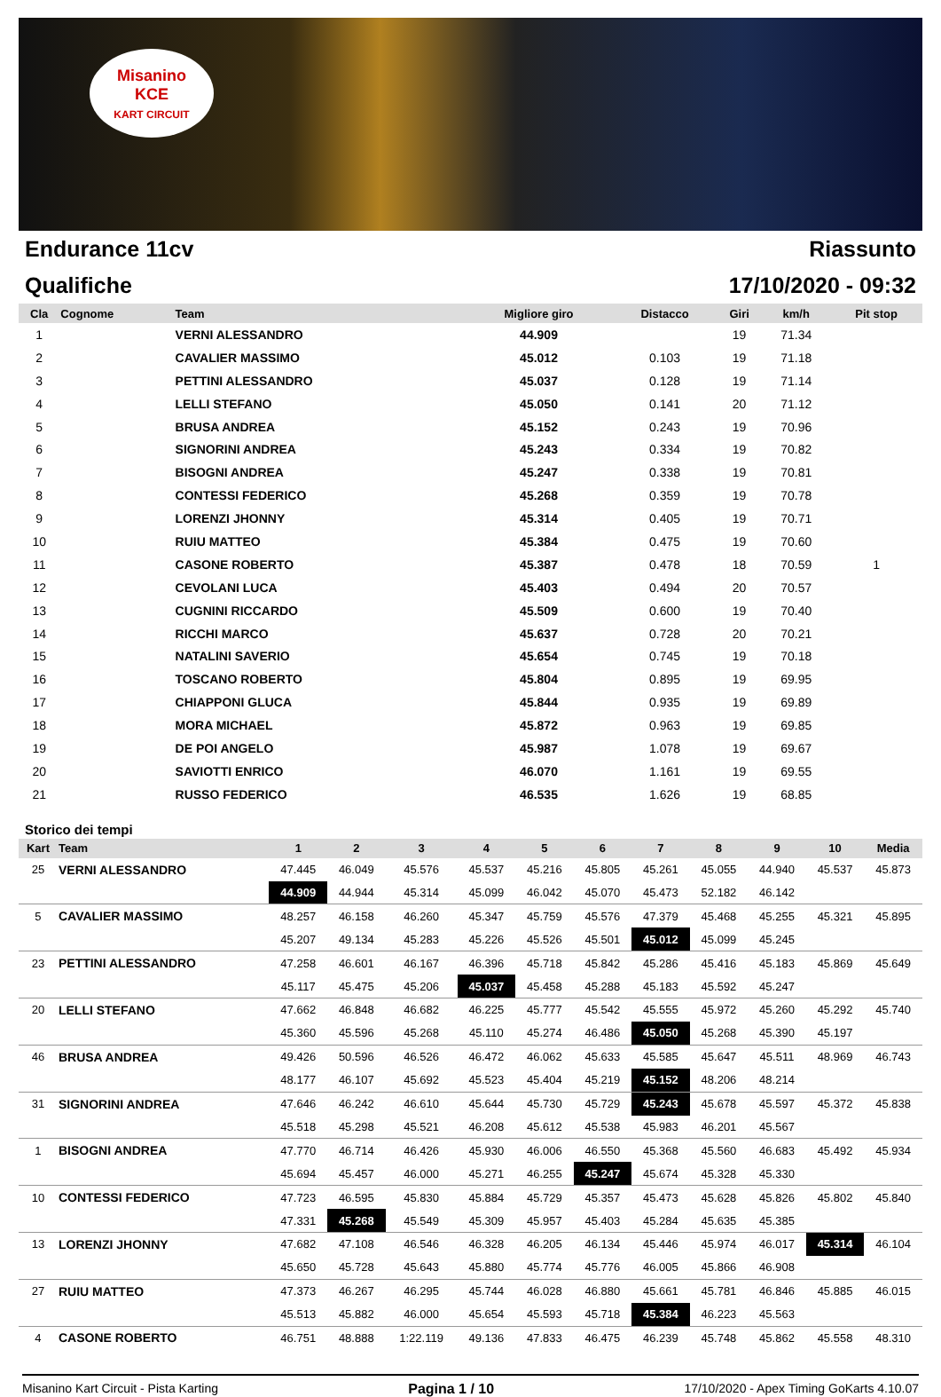Misanino
KCE
KART CIRCUIT
Endurance 11cv Riassunto
Qualifiche 17/10/2020 - 09:32
| Cla | Cognome | Team | Migliore giro | Distacco | Giri | km/h | Pit stop |
| --- | --- | --- | --- | --- | --- | --- | --- |
| 1 | | VERNI ALESSANDRO | 44.909 | | 19 | 71.34 | |
| 2 | | CAVALIER MASSIMO | 45.012 | 0.103 | 19 | 71.18 | |
| 3 | | PETTINI ALESSANDRO | 45.037 | 0.128 | 19 | 71.14 | |
| 4 | | LELLI STEFANO | 45.050 | 0.141 | 20 | 71.12 | |
| 5 | | BRUSA ANDREA | 45.152 | 0.243 | 19 | 70.96 | |
| 6 | | SIGNORINI ANDREA | 45.243 | 0.334 | 19 | 70.82 | |
| 7 | | BISOGNI ANDREA | 45.247 | 0.338 | 19 | 70.81 | |
| 8 | | CONTESSI FEDERICO | 45.268 | 0.359 | 19 | 70.78 | |
| 9 | | LORENZI JHONNY | 45.314 | 0.405 | 19 | 70.71 | |
| 10 | | RUIU MATTEO | 45.384 | 0.475 | 19 | 70.60 | |
| 11 | | CASONE ROBERTO | 45.387 | 0.478 | 18 | 70.59 | 1 |
| 12 | | CEVOLANI LUCA | 45.403 | 0.494 | 20 | 70.57 | |
| 13 | | CUGNINI RICCARDO | 45.509 | 0.600 | 19 | 70.40 | |
| 14 | | RICCHI MARCO | 45.637 | 0.728 | 20 | 70.21 | |
| 15 | | NATALINI SAVERIO | 45.654 | 0.745 | 19 | 70.18 | |
| 16 | | TOSCANO ROBERTO | 45.804 | 0.895 | 19 | 69.95 | |
| 17 | | CHIAPPONI GLUCA | 45.844 | 0.935 | 19 | 69.89 | |
| 18 | | MORA MICHAEL | 45.872 | 0.963 | 19 | 69.85 | |
| 19 | | DE POI ANGELO | 45.987 | 1.078 | 19 | 69.67 | |
| 20 | | SAVIOTTI ENRICO | 46.070 | 1.161 | 19 | 69.55 | |
| 21 | | RUSSO FEDERICO | 46.535 | 1.626 | 19 | 68.85 | |
Storico dei tempi
| Kart | Team | 1 | 2 | 3 | 4 | 5 | 6 | 7 | 8 | 9 | 10 | Media |
| --- | --- | --- | --- | --- | --- | --- | --- | --- | --- | --- | --- | --- |
| 25 | VERNI ALESSANDRO | 47.445 | 46.049 | 45.576 | 45.537 | 45.216 | 45.805 | 45.261 | 45.055 | 44.940 | 45.537 | 45.873 |
| | | 44.909 | 44.944 | 45.314 | 45.099 | 46.042 | 45.070 | 45.473 | 52.182 | 46.142 | | |
| 5 | CAVALIER MASSIMO | 48.257 | 46.158 | 46.260 | 45.347 | 45.759 | 45.576 | 47.379 | 45.468 | 45.255 | 45.321 | 45.895 |
| | | 45.207 | 49.134 | 45.283 | 45.226 | 45.526 | 45.501 | 45.012 | 45.099 | 45.245 | | |
| 23 | PETTINI ALESSANDRO | 47.258 | 46.601 | 46.167 | 46.396 | 45.718 | 45.842 | 45.286 | 45.416 | 45.183 | 45.869 | 45.649 |
| | | 45.117 | 45.475 | 45.206 | 45.037 | 45.458 | 45.288 | 45.183 | 45.592 | 45.247 | | |
| 20 | LELLI STEFANO | 47.662 | 46.848 | 46.682 | 46.225 | 45.777 | 45.542 | 45.555 | 45.972 | 45.260 | 45.292 | 45.740 |
| | | 45.360 | 45.596 | 45.268 | 45.110 | 45.274 | 46.486 | 45.050 | 45.268 | 45.390 | 45.197 | |
| 46 | BRUSA ANDREA | 49.426 | 50.596 | 46.526 | 46.472 | 46.062 | 45.633 | 45.585 | 45.647 | 45.511 | 48.969 | 46.743 |
| | | 48.177 | 46.107 | 45.692 | 45.523 | 45.404 | 45.219 | 45.152 | 48.206 | 48.214 | | |
| 31 | SIGNORINI ANDREA | 47.646 | 46.242 | 46.610 | 45.644 | 45.730 | 45.729 | 45.243 | 45.678 | 45.597 | 45.372 | 45.838 |
| | | 45.518 | 45.298 | 45.521 | 46.208 | 45.612 | 45.538 | 45.983 | 46.201 | 45.567 | | |
| 1 | BISOGNI ANDREA | 47.770 | 46.714 | 46.426 | 45.930 | 46.006 | 46.550 | 45.368 | 45.560 | 46.683 | 45.492 | 45.934 |
| | | 45.694 | 45.457 | 46.000 | 45.271 | 46.255 | 45.247 | 45.674 | 45.328 | 45.330 | | |
| 10 | CONTESSI FEDERICO | 47.723 | 46.595 | 45.830 | 45.884 | 45.729 | 45.357 | 45.473 | 45.628 | 45.826 | 45.802 | 45.840 |
| | | 47.331 | 45.268 | 45.549 | 45.309 | 45.957 | 45.403 | 45.284 | 45.635 | 45.385 | | |
| 13 | LORENZI JHONNY | 47.682 | 47.108 | 46.546 | 46.328 | 46.205 | 46.134 | 45.446 | 45.974 | 46.017 | 45.314 | 46.104 |
| | | 45.650 | 45.728 | 45.643 | 45.880 | 45.774 | 45.776 | 46.005 | 45.866 | 46.908 | | |
| 27 | RUIU MATTEO | 47.373 | 46.267 | 46.295 | 45.744 | 46.028 | 46.880 | 45.661 | 45.781 | 46.846 | 45.885 | 46.015 |
| | | 45.513 | 45.882 | 46.000 | 45.654 | 45.593 | 45.718 | 45.384 | 46.223 | 45.563 | | |
| 4 | CASONE ROBERTO | 46.751 | 48.888 | 1:22.119 | 49.136 | 47.833 | 46.475 | 46.239 | 45.748 | 45.862 | 45.558 | 48.310 |
Misanino Kart Circuit - Pista Karting Pagina 1 / 10 17/10/2020 - Apex Timing GoKarts 4.10.07